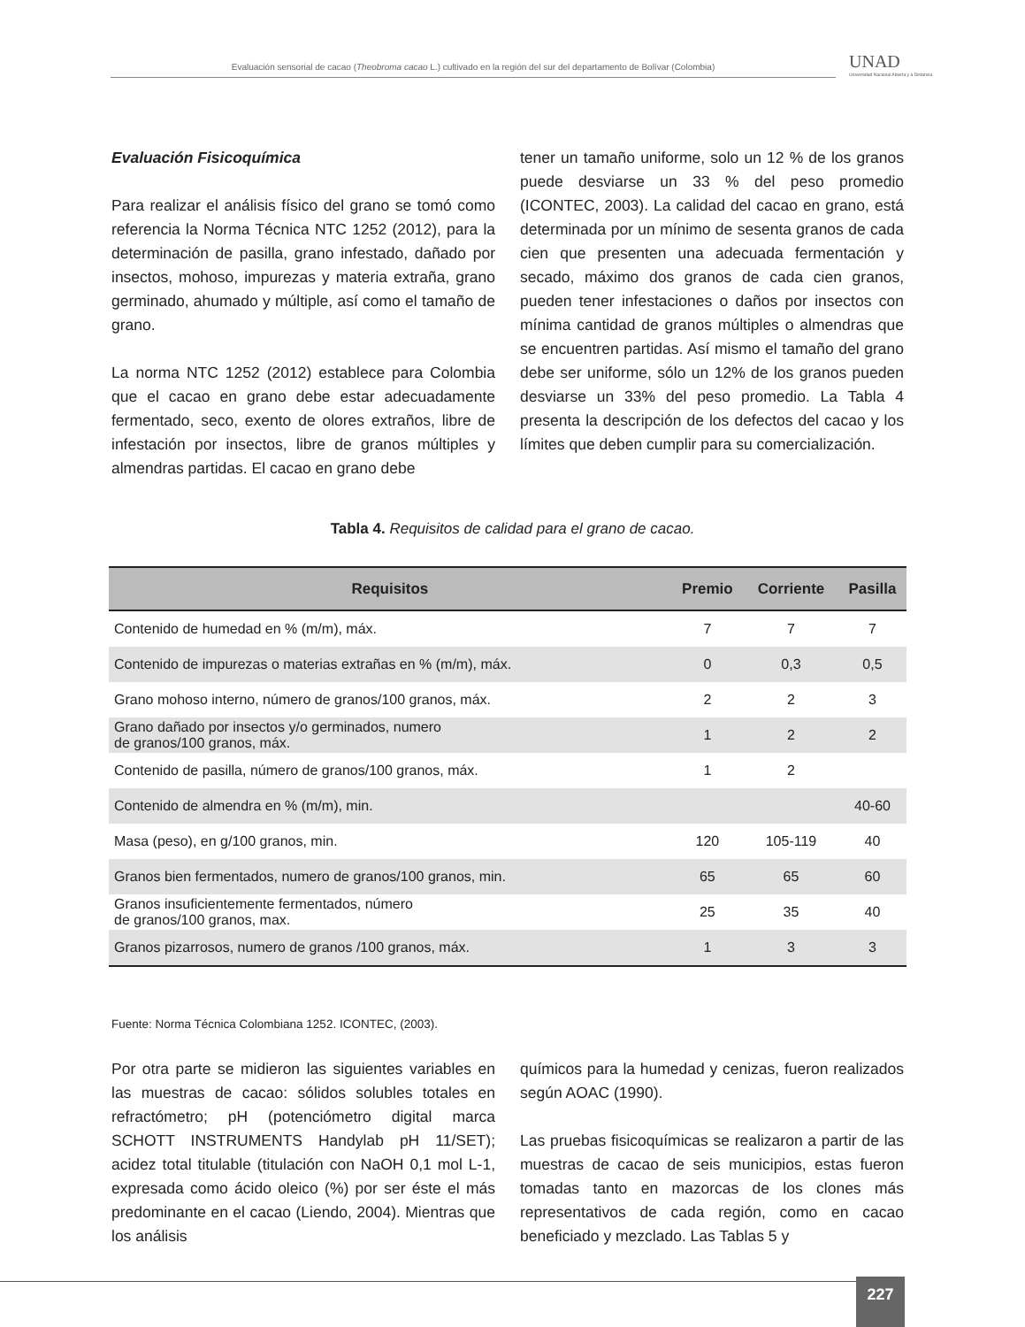Evaluación sensorial de cacao (Theobroma cacao L.) cultivado en la región del sur del departamento de Bolívar (Colombia)
UNAD
Universidad Nacional Abierta y a Distancia
Evaluación Fisicoquímica
Para realizar el análisis físico del grano se tomó como referencia la Norma Técnica NTC 1252 (2012), para la determinación de pasilla, grano infestado, dañado por insectos, mohoso, impurezas y materia extraña, grano germinado, ahumado y múltiple, así como el tamaño de grano.
La norma NTC 1252 (2012) establece para Colombia que el cacao en grano debe estar adecuadamente fermentado, seco, exento de olores extraños, libre de infestación por insectos, libre de granos múltiples y almendras partidas. El cacao en grano debe
tener un tamaño uniforme, solo un 12 % de los granos puede desviarse un 33 % del peso promedio (ICONTEC, 2003). La calidad del cacao en grano, está determinada por un mínimo de sesenta granos de cada cien que presenten una adecuada fermentación y secado, máximo dos granos de cada cien granos, pueden tener infestaciones o daños por insectos con mínima cantidad de granos múltiples o almendras que se encuentren partidas. Así mismo el tamaño del grano debe ser uniforme, sólo un 12% de los granos pueden desviarse un 33% del peso promedio. La Tabla 4 presenta la descripción de los defectos del cacao y los límites que deben cumplir para su comercialización.
Tabla 4. Requisitos de calidad para el grano de cacao.
| Requisitos | Premio | Corriente | Pasilla |
| --- | --- | --- | --- |
| Contenido de humedad en % (m/m), máx. | 7 | 7 | 7 |
| Contenido de impurezas o materias extrañas en % (m/m), máx. | 0 | 0,3 | 0,5 |
| Grano mohoso interno, número de granos/100 granos, máx. | 2 | 2 | 3 |
| Grano dañado por insectos y/o germinados, numero de granos/100 granos, máx. | 1 | 2 | 2 |
| Contenido de pasilla, número de granos/100 granos, máx. | 1 | 2 | |
| Contenido de almendra en % (m/m), min. | | | 40-60 |
| Masa (peso), en g/100 granos, min. | 120 | 105-119 | 40 |
| Granos bien fermentados, numero de granos/100 granos, min. | 65 | 65 | 60 |
| Granos insuficientemente fermentados, número de granos/100 granos, max. | 25 | 35 | 40 |
| Granos pizarrosos, numero de granos /100 granos, máx. | 1 | 3 | 3 |
Fuente: Norma Técnica Colombiana 1252. ICONTEC, (2003).
Por otra parte se midieron las siguientes variables en las muestras de cacao: sólidos solubles totales en refractómetro; pH (potenciómetro digital marca SCHOTT INSTRUMENTS Handylab pH 11/SET); acidez total titulable (titulación con NaOH 0,1 mol L-1, expresada como ácido oleico (%) por ser éste el más predominante en el cacao (Liendo, 2004). Mientras que los análisis
químicos para la humedad y cenizas, fueron realizados según AOAC (1990).
Las pruebas fisicoquímicas se realizaron a partir de las muestras de cacao de seis municipios, estas fueron tomadas tanto en mazorcas de los clones más representativos de cada región, como en cacao beneficiado y mezclado. Las Tablas 5 y
227